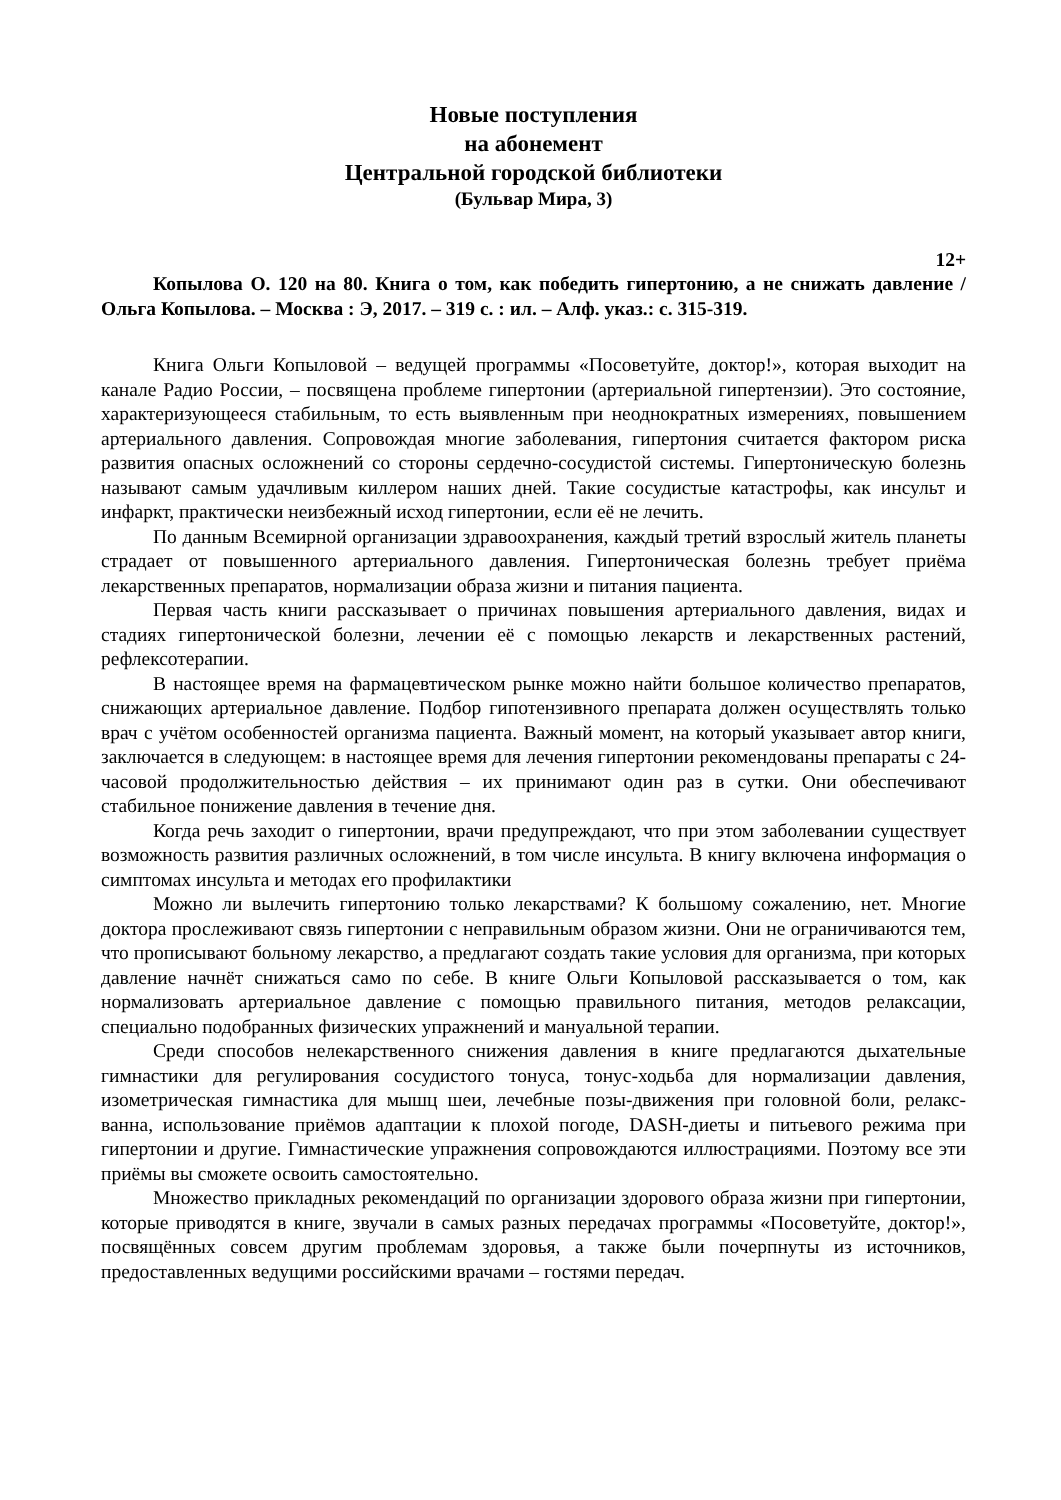Новые поступления
на абонемент
Центральной городской библиотеки
(Бульвар Мира, 3)
12+
Копылова О. 120 на 80. Книга о том, как победить гипертонию, а не снижать давление / Ольга Копылова. – Москва : Э, 2017. – 319 с. : ил. – Алф. указ.: с. 315-319.
Книга Ольги Копыловой – ведущей программы «Посоветуйте, доктор!», которая выходит на канале Радио России, – посвящена проблеме гипертонии (артериальной гипертензии). Это состояние, характеризующееся стабильным, то есть выявленным при неоднократных измерениях, повышением артериального давления. Сопровождая многие заболевания, гипертония считается фактором риска развития опасных осложнений со стороны сердечно-сосудистой системы. Гипертоническую болезнь называют самым удачливым киллером наших дней. Такие сосудистые катастрофы, как инсульт и инфаркт, практически неизбежный исход гипертонии, если её не лечить.
По данным Всемирной организации здравоохранения, каждый третий взрослый житель планеты страдает от повышенного артериального давления. Гипертоническая болезнь требует приёма лекарственных препаратов, нормализации образа жизни и питания пациента.
Первая часть книги рассказывает о причинах повышения артериального давления, видах и стадиях гипертонической болезни, лечении её с помощью лекарств и лекарственных растений, рефлексотерапии.
В настоящее время на фармацевтическом рынке можно найти большое количество препаратов, снижающих артериальное давление. Подбор гипотензивного препарата должен осуществлять только врач с учётом особенностей организма пациента. Важный момент, на который указывает автор книги, заключается в следующем: в настоящее время для лечения гипертонии рекомендованы препараты с 24-часовой продолжительностью действия – их принимают один раз в сутки. Они обеспечивают стабильное понижение давления в течение дня.
Когда речь заходит о гипертонии, врачи предупреждают, что при этом заболевании существует возможность развития различных осложнений, в том числе инсульта. В книгу включена информация о симптомах инсульта и методах его профилактики
Можно ли вылечить гипертонию только лекарствами? К большому сожалению, нет. Многие доктора прослеживают связь гипертонии с неправильным образом жизни. Они не ограничиваются тем, что прописывают больному лекарство, а предлагают создать такие условия для организма, при которых давление начнёт снижаться само по себе. В книге Ольги Копыловой рассказывается о том, как нормализовать артериальное давление с помощью правильного питания, методов релаксации, специально подобранных физических упражнений и мануальной терапии.
Среди способов нелекарственного снижения давления в книге предлагаются дыхательные гимнастики для регулирования сосудистого тонуса, тонус-ходьба для нормализации давления, изометрическая гимнастика для мышц шеи, лечебные позы-движения при головной боли, релакс-ванна, использование приёмов адаптации к плохой погоде, DASH-диеты и питьевого режима при гипертонии и другие. Гимнастические упражнения сопровождаются иллюстрациями. Поэтому все эти приёмы вы сможете освоить самостоятельно.
Множество прикладных рекомендаций по организации здорового образа жизни при гипертонии, которые приводятся в книге, звучали в самых разных передачах программы «Посоветуйте, доктор!», посвящённых совсем другим проблемам здоровья, а также были почерпнуты из источников, предоставленных ведущими российскими врачами – гостями передач.